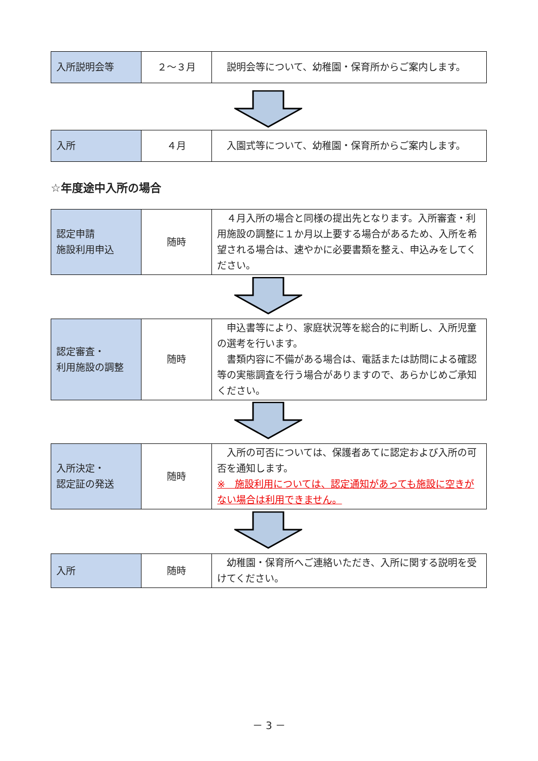| 入所説明会等 | ２～３月 | 説明会等について、幼稚園・保育所からご案内します。 |
| 入所 | ４月 | 入園式等について、幼稚園・保育所からご案内します。 |
☆年度途中入所の場合
| 認定申請 施設利用申込 | 随時 | ４月入所の場合と同様の提出先となります。入所審査・利用施設の調整に１か月以上要する場合があるため、入所を希望される場合は、速やかに必要書類を整え、申込みをしてください。 |
| 認定審査・ 利用施設の調整 | 随時 | 申込書等により、家庭状況等を総合的に判断し、入所児童の選考を行います。 書類内容に不備がある場合は、電話または訪問による確認等の実態調査を行う場合がありますので、あらかじめご承知ください。 |
| 入所決定・ 認定証の発送 | 随時 | 入所の可否については、保護者あてに認定および入所の可否を通知します。 ※ 施設利用については、認定通知があっても施設に空きがない場合は利用できません。 |
| 入所 | 随時 | 幼稚園・保育所へご連絡いただき、入所に関する説明を受けてください。 |
－ 3 －